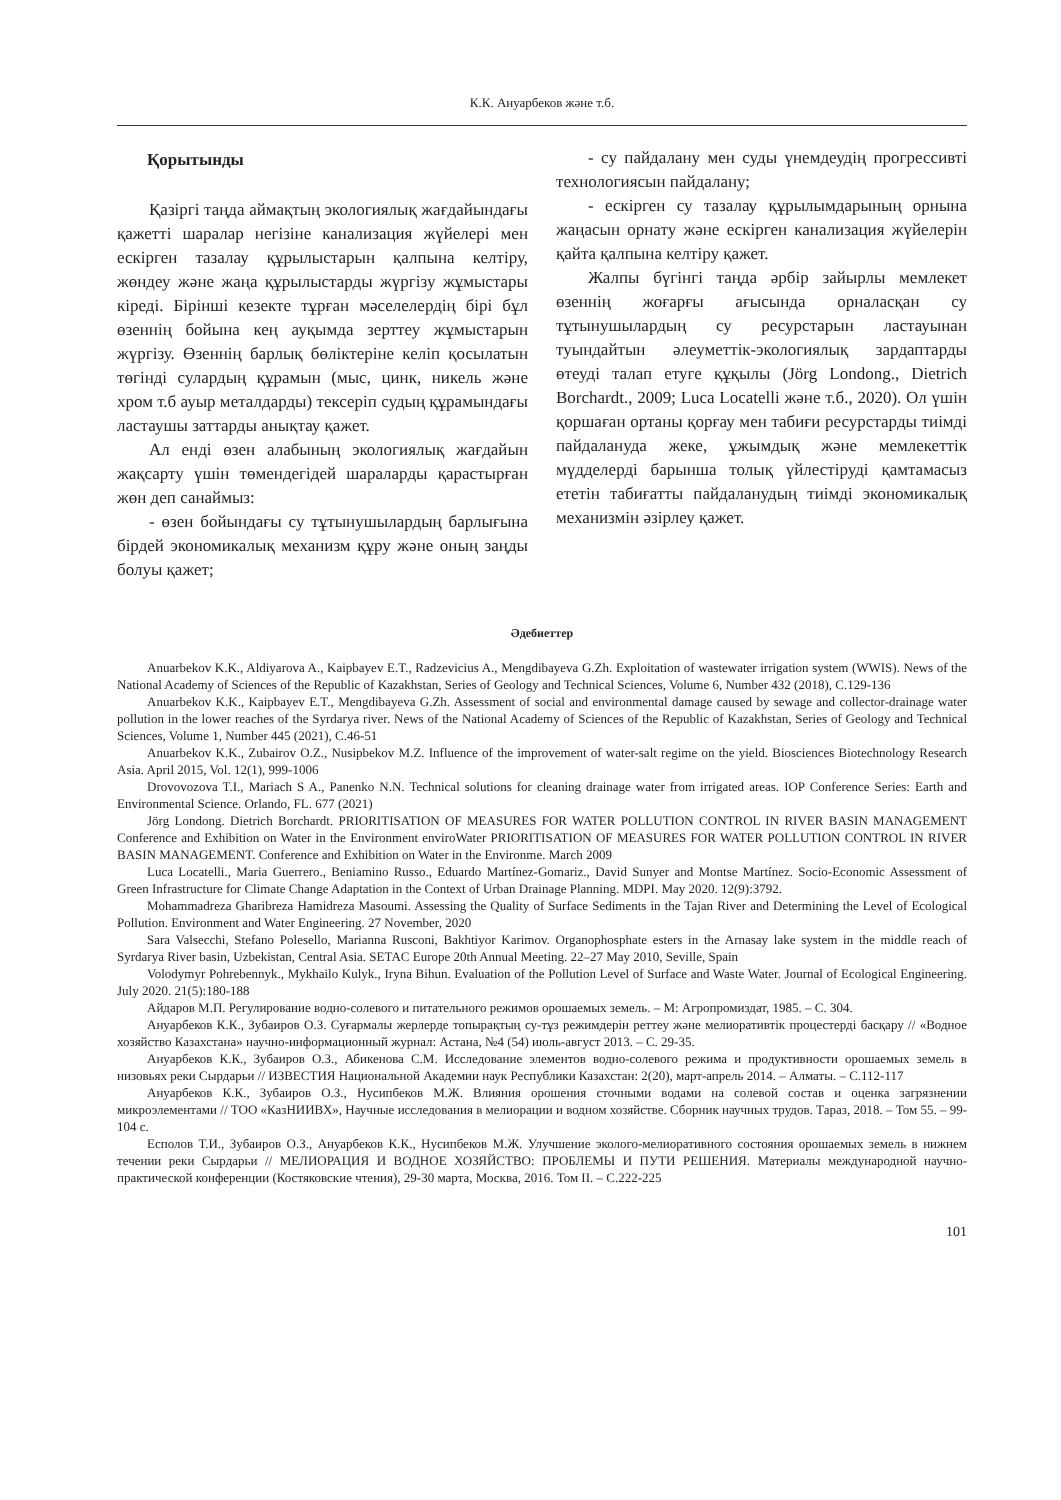К.К. Ануарбеков және т.б.
Қорытынды
Қазіргі таңда аймақтың экологиялық жағдайындағы қажетті шаралар негізіне канализация жүйелері мен ескірген тазалау құрылыстарын қалпына келтіру, жөндеу және жаңа құрылыстарды жүргізу жұмыстары кіреді. Бірінші кезекте тұрған мәселелердің бірі бұл өзеннің бойына кең ауқымда зерттеу жұмыстарын жүргізу. Өзеннің барлық бөліктеріне келіп қосылатын төгінді сулардың құрамын (мыс, цинк, никель және хром т.б ауыр металдарды) тексеріп судың құрамындағы ластаушы заттарды анықтау қажет.
Ал енді өзен алабының экологиялық жағдайын жақсарту үшін төмендегідей шараларды қарастырған жөн деп санаймыз:
- өзен бойындағы су тұтынушылардың барлығына бірдей экономикалық механизм құру және оның заңды болуы қажет;
- су пайдалану мен суды үнемдеудің прогрессивті технологиясын пайдалану;
- ескірген су тазалау құрылымдарының орнына жаңасын орнату және ескірген канализация жүйелерін қайта қалпына келтіру қажет.
Жалпы бүгінгі таңда әрбір зайырлы мемлекет өзеннің жоғарғы ағысында орналасқан су тұтынушылардың су ресурстарын ластауынан туындайтын әлеуметтік-экологиялық зардаптарды өтеуді талап етуге құқылы (Jörg Londong., Dietrich Borchardt., 2009; Luca Locatelli және т.б., 2020). Ол үшін қоршаған ортаны қорғау мен табиғи ресурстарды тиімді пайдалануда жеке, ұжымдық және мемлекеттік мүдделерді барынша толық үйлестіруді қамтамасыз ететін табиғатты пайдаланудың тиімді экономикалық механизмін әзірлеу қажет.
Әдебиеттер
Anuarbekov K.K., Aldiyarova A., Kaipbayev E.T., Radzevicius A., Mengdibayeva G.Zh. Exploitation of wastewater irrigation system (WWIS). News of the National Academy of Sciences of the Republic of Kazakhstan, Series of Geology and Technical Sciences, Volume 6, Number 432 (2018), С.129-136
Anuarbekov K.K., Kaipbayev E.T., Mengdibayeva G.Zh. Assessment of social and environmental damage caused by sewage and collector-drainage water pollution in the lower reaches of the Syrdarya river. News of the National Academy of Sciences of the Republic of Kazakhstan, Series of Geology and Technical Sciences, Volume 1, Number 445 (2021), С.46-51
Anuarbekov K.K., Zubairov O.Z., Nusipbekov M.Z. Influence of the improvement of water-salt regime on the yield. Biosciences Biotechnology Research Asia. April 2015, Vol. 12(1), 999-1006
Drovovozova T.I., Mariach S A., Panenko N.N. Technical solutions for cleaning drainage water from irrigated areas. IOP Conference Series: Earth and Environmental Science. Orlando, FL. 677 (2021)
Jörg Londong. Dietrich Borchardt. PRIORITISATION OF MEASURES FOR WATER POLLUTION CONTROL IN RIVER BASIN MANAGEMENT Conference and Exhibition on Water in the Environment enviroWater PRIORITISATION OF MEASURES FOR WATER POLLUTION CONTROL IN RIVER BASIN MANAGEMENT. Conference and Exhibition on Water in the Environme. March 2009
Luca Locatelli., Maria Guerrero., Beniamino Russo., Eduardo Martínez-Gomariz., David Sunyer and Montse Martínez. Socio-Economic Assessment of Green Infrastructure for Climate Change Adaptation in the Context of Urban Drainage Planning. MDPI. May 2020. 12(9):3792.
Mohammadreza Gharibreza Hamidreza Masoumi. Assessing the Quality of Surface Sediments in the Tajan River and Determining the Level of Ecological Pollution. Environment and Water Engineering. 27 November, 2020
Sara Valsecchi, Stefano Polesello, Marianna Rusconi, Bakhtiyor Karimov. Organophosphate esters in the Arnasay lake system in the middle reach of Syrdarya River basin, Uzbekistan, Central Asia. SETAC Europe 20th Annual Meeting. 22–27 May 2010, Seville, Spain
Volodymyr Pohrebennyk., Mykhailo Kulyk., Iryna Bihun. Evaluation of the Pollution Level of Surface and Waste Water. Journal of Ecological Engineering. July 2020. 21(5):180-188
Айдаров М.П. Регулирование водно-солевого и питательного режимов орошаемых земель. – М: Агропромиздат, 1985. – С. 304.
Ануарбеков К.К., Зубаиров О.З. Суғармалы жерлерде топырақтың су-тұз режимдерін реттеу және мелиоративтік процестерді басқару // «Водное хозяйство Казахстана» научно-информационный журнал: Астана, №4 (54) июль-август 2013. – С. 29-35.
Ануарбеков К.К., Зубаиров О.З., Абикенова С.М. Исследование элементов водно-солевого режима и продуктивности орошаемых земель в низовьях реки Сырдарьи // ИЗВЕСТИЯ Национальной Академии наук Республики Казахстан: 2(20), март-апрель 2014. – Алматы. – С.112-117
Ануарбеков К.К., Зубаиров О.З., Нусипбеков М.Ж. Влияния орошения сточными водами на солевой состав и оценка загрязнении микроэлементами // ТОО «КазНИИВХ», Научные исследования в мелиорации и водном хозяйстве. Сборник научных трудов. Тараз, 2018. – Том 55. – 99-104 с.
Есполов Т.И., Зубаиров О.З., Ануарбеков К.К., Нусипбеков М.Ж. Улучшение эколого-мелиоративного состояния орошаемых земель в нижнем течении реки Сырдарьи // МЕЛИОРАЦИЯ И ВОДНОЕ ХОЗЯЙСТВО: ПРОБЛЕМЫ И ПУТИ РЕШЕНИЯ. Материалы международной научно-практической конференции (Костяковские чтения), 29-30 марта, Москва, 2016. Том II. – С.222-225
101